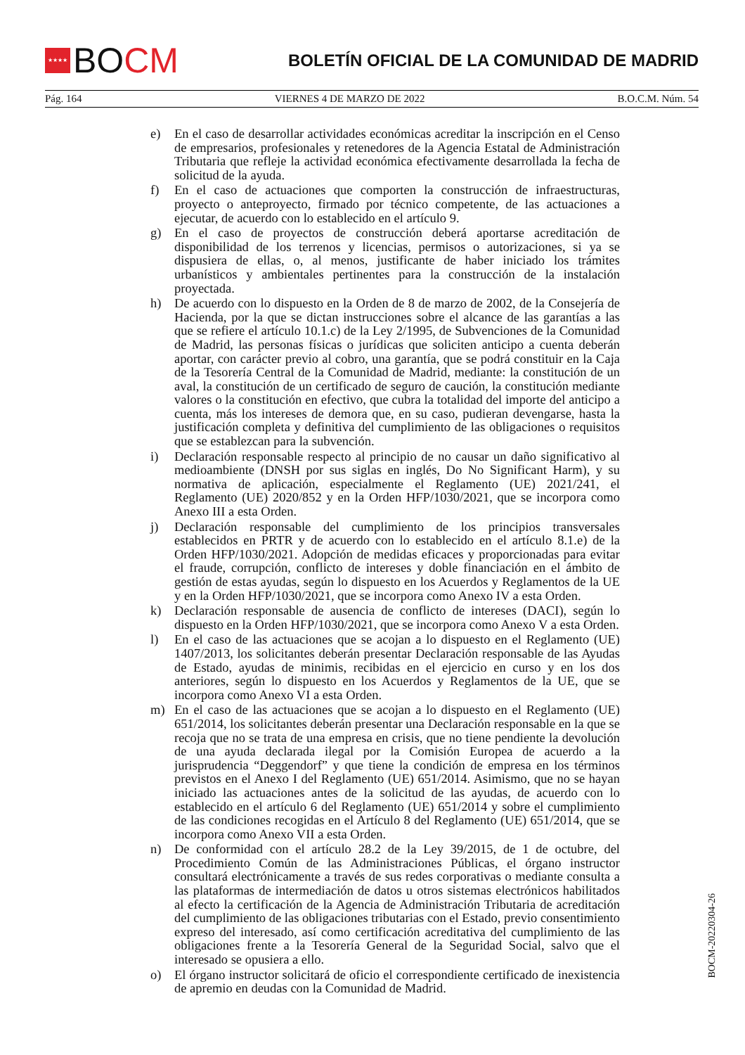★★★★
BO CM
BOLETÍN OFICIAL DE LA COMUNIDAD DE MADRID
Pág. 164 VIERNES 4 DE MARZO DE 2022 B.O.C.M. Núm. 54
e) En el caso de desarrollar actividades económicas acreditar la inscripción en el Censo de empresarios, profesionales y retenedores de la Agencia Estatal de Administración Tributaria que refleje la actividad económica efectivamente desarrollada la fecha de solicitud de la ayuda.
f) En el caso de actuaciones que comporten la construcción de infraestructuras, proyecto o anteproyecto, firmado por técnico competente, de las actuaciones a ejecutar, de acuerdo con lo establecido en el artículo 9.
g) En el caso de proyectos de construcción deberá aportarse acreditación de disponibilidad de los terrenos y licencias, permisos o autorizaciones, si ya se dispusiera de ellas, o, al menos, justificante de haber iniciado los trámites urbanísticos y ambientales pertinentes para la construcción de la instalación proyectada.
h) De acuerdo con lo dispuesto en la Orden de 8 de marzo de 2002, de la Consejería de Hacienda, por la que se dictan instrucciones sobre el alcance de las garantías a las que se refiere el artículo 10.1.c) de la Ley 2/1995, de Subvenciones de la Comunidad de Madrid, las personas físicas o jurídicas que soliciten anticipo a cuenta deberán aportar, con carácter previo al cobro, una garantía, que se podrá constituir en la Caja de la Tesorería Central de la Comunidad de Madrid, mediante: la constitución de un aval, la constitución de un certificado de seguro de caución, la constitución mediante valores o la constitución en efectivo, que cubra la totalidad del importe del anticipo a cuenta, más los intereses de demora que, en su caso, pudieran devengarse, hasta la justificación completa y definitiva del cumplimiento de las obligaciones o requisitos que se establezcan para la subvención.
i) Declaración responsable respecto al principio de no causar un daño significativo al medioambiente (DNSH por sus siglas en inglés, Do No Significant Harm), y su normativa de aplicación, especialmente el Reglamento (UE) 2021/241, el Reglamento (UE) 2020/852 y en la Orden HFP/1030/2021, que se incorpora como Anexo III a esta Orden.
j) Declaración responsable del cumplimiento de los principios transversales establecidos en PRTR y de acuerdo con lo establecido en el artículo 8.1.e) de la Orden HFP/1030/2021. Adopción de medidas eficaces y proporcionadas para evitar el fraude, corrupción, conflicto de intereses y doble financiación en el ámbito de gestión de estas ayudas, según lo dispuesto en los Acuerdos y Reglamentos de la UE y en la Orden HFP/1030/2021, que se incorpora como Anexo IV a esta Orden.
k) Declaración responsable de ausencia de conflicto de intereses (DACI), según lo dispuesto en la Orden HFP/1030/2021, que se incorpora como Anexo V a esta Orden.
l) En el caso de las actuaciones que se acojan a lo dispuesto en el Reglamento (UE) 1407/2013, los solicitantes deberán presentar Declaración responsable de las Ayudas de Estado, ayudas de minimis, recibidas en el ejercicio en curso y en los dos anteriores, según lo dispuesto en los Acuerdos y Reglamentos de la UE, que se incorpora como Anexo VI a esta Orden.
m) En el caso de las actuaciones que se acojan a lo dispuesto en el Reglamento (UE) 651/2014, los solicitantes deberán presentar una Declaración responsable en la que se recoja que no se trata de una empresa en crisis, que no tiene pendiente la devolución de una ayuda declarada ilegal por la Comisión Europea de acuerdo a la jurisprudencia “Deggendorf” y que tiene la condición de empresa en los términos previstos en el Anexo I del Reglamento (UE) 651/2014. Asimismo, que no se hayan iniciado las actuaciones antes de la solicitud de las ayudas, de acuerdo con lo establecido en el artículo 6 del Reglamento (UE) 651/2014 y sobre el cumplimiento de las condiciones recogidas en el Artículo 8 del Reglamento (UE) 651/2014, que se incorpora como Anexo VII a esta Orden.
n) De conformidad con el artículo 28.2 de la Ley 39/2015, de 1 de octubre, del Procedimiento Común de las Administraciones Públicas, el órgano instructor consultará electrónicamente a través de sus redes corporativas o mediante consulta a las plataformas de intermediación de datos u otros sistemas electrónicos habilitados al efecto la certificación de la Agencia de Administración Tributaria de acreditación del cumplimiento de las obligaciones tributarias con el Estado, previo consentimiento expreso del interesado, así como certificación acreditativa del cumplimiento de las obligaciones frente a la Tesorería General de la Seguridad Social, salvo que el interesado se opusiera a ello.
o) El órgano instructor solicitará de oficio el correspondiente certificado de inexistencia de apremio en deudas con la Comunidad de Madrid.
BOCM-20220304-26